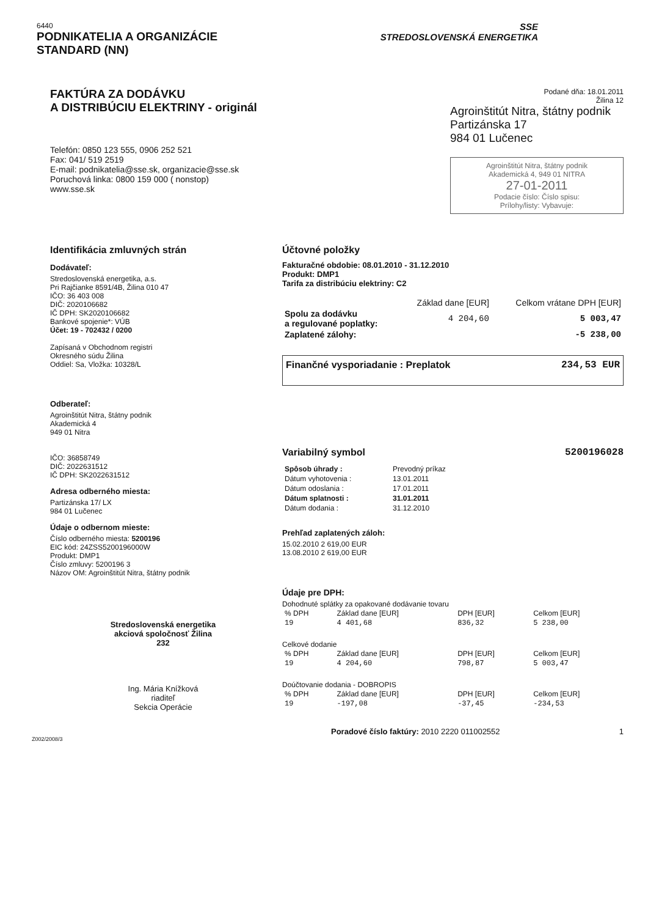6440
PODNIKATELIA A ORGANIZÁCIE
STANDARD (NN)
SSE
STREDOSLOVENSKÁ ENERGETIKA
FAKTÚRA ZA DODÁVKU
A DISTRIBÚCIU ELEKTRINY - originál
Telefón: 0850 123 555, 0906 252 521
Fax: 041/ 519 2519
E-mail: podnikatelia@sse.sk, organizacie@sse.sk
Poruchová linka: 0800 159 000 ( nonstop)
www.sse.sk
Podané dňa: 18.01.2011
Žilina 12
Agroinštitút Nitra, štátny podnik
Partizánska 17
984 01 Lučenec
Agroinštitút Nitra, štátny podnik
Akademická 4, 949 01 NITRA
27-01-2011
Podacie číslo: Číslo spisu:
Prílohy/listy: Vybavuje:
Identifikácia zmluvných strán
Dodávateľ:
Stredoslovenská energetika, a.s.
Pri Rajčianke 8591/4B, Žilina 010 47
IČO: 36 403 008
DIČ: 2020106682
IČ DPH: SK2020106682
Bankové spojenie*: VÚB
Účet: 19 - 702432 / 0200
Zapísaná v Obchodnom registri
Okresného súdu Žilina
Oddiel: Sa, Vložka: 10328/L
Odberateľ:
Agroinštitút Nitra, štátny podnik
Akademická 4
949 01 Nitra
IČO: 36858749
DIČ: 2022631512
IČ DPH: SK2022631512
Adresa odberného miesta:
Partizánska 17/ LX
984 01 Lučenec
Údaje o odbernom mieste:
Číslo odberného miesta: 5200196
EIC kód: 24ZSS5200196000W
Produkt: DMP1
Číslo zmluvy: 5200196 3
Názov OM: Agroinštitút Nitra, štátny podnik
Stredoslovenská energetika
akciová spoločnosť Žilina
232
Ing. Mária Knížková
riaditeľ
Sekcia Operácie
Z002/2008/3
Účtovné položky
Fakturačné obdobie: 08.01.2010 - 31.12.2010
Produkt: DMP1
Tarifa za distribúciu elektriny: C2
| | Základ dane [EUR] | Celkom vrátane DPH [EUR] |
| --- | --- | --- |
| Spolu za dodávku a regulované poplatky: | 4 204,60 | 5 003,47 |
| Zaplatené zálohy: | | -5 238,00 |
Finančné vysporiadanie : Preplatok 234,53 EUR
Variabilný symbol 5200196028
| Spôsob úhrady : | Prevodný príkaz |
| Dátum vyhotovenia : | 13.01.2011 |
| Dátum odoslania : | 17.01.2011 |
| Dátum splatnosti : | 31.01.2011 |
| Dátum dodania : | 31.12.2010 |
Prehľad zaplatených záloh:
15.02.2010 2 619,00 EUR
13.08.2010 2 619,00 EUR
Údaje pre DPH:
Dohodnuté splátky za opakované dodávanie tovaru
| % DPH | Základ dane [EUR] | DPH [EUR] | Celkom [EUR] |
| --- | --- | --- | --- |
| 19 | 4 401,68 | 836,32 | 5 238,00 |
Celkové dodanie
| % DPH | Základ dane [EUR] | DPH [EUR] | Celkom [EUR] |
| --- | --- | --- | --- |
| 19 | 4 204,60 | 798,87 | 5 003,47 |
Doúčtovanie dodania - DOBROPIS
| % DPH | Základ dane [EUR] | DPH [EUR] | Celkom [EUR] |
| --- | --- | --- | --- |
| 19 | -197,08 | -37,45 | -234,53 |
Poradové číslo faktúry: 2010 2220 011002552 1